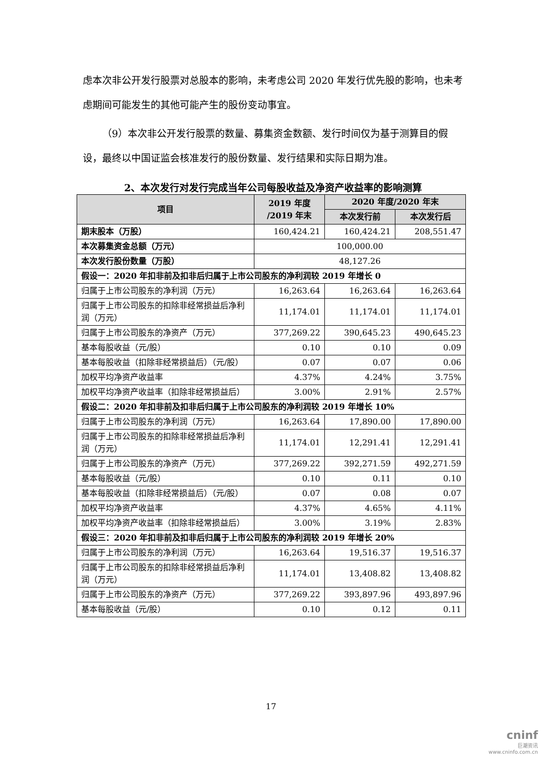虑本次非公开发行股票对总股本的影响，未考虑公司 2020 年发行优先股的影响，也未考虑期间可能发生的其他可能产生的股份变动事宜。
（9）本次非公开发行股票的数量、募集资金数额、发行时间仅为基于测算目的假设，最终以中国证监会核准发行的股份数量、发行结果和实际日期为准。
2、本次发行对发行完成当年公司每股收益及净资产收益率的影响测算
| 项目 | 2019 年度 /2019 年末 | 2020 年度/2020 年末 | |
| --- | --- | --- | --- |
| | | 本次发行前 | 本次发行后 |
| 期末股本（万股） | 160,424.21 | 160,424.21 | 208,551.47 |
| 本次募集资金总额（万元） | 100,000.00 | | |
| 本次发行股份数量（万股） | 48,127.26 | | |
| 假设一：2020 年扣非前及扣非后归属于上市公司股东的净利润较 2019 年增长 0 | | | |
| 归属于上市公司股东的净利润（万元） | 16,263.64 | 16,263.64 | 16,263.64 |
| 归属于上市公司股东的扣除非经常损益后净利润（万元） | 11,174.01 | 11,174.01 | 11,174.01 |
| 归属于上市公司股东的净资产（万元） | 377,269.22 | 390,645.23 | 490,645.23 |
| 基本每股收益（元/股） | 0.10 | 0.10 | 0.09 |
| 基本每股收益（扣除非经常损益后）（元/股） | 0.07 | 0.07 | 0.06 |
| 加权平均净资产收益率 | 4.37% | 4.24% | 3.75% |
| 加权平均净资产收益率（扣除非经常损益后） | 3.00% | 2.91% | 2.57% |
| 假设二：2020 年扣非前及扣非后归属于上市公司股东的净利润较 2019 年增长 10% | | | |
| 归属于上市公司股东的净利润（万元） | 16,263.64 | 17,890.00 | 17,890.00 |
| 归属于上市公司股东的扣除非经常损益后净利润（万元） | 11,174.01 | 12,291.41 | 12,291.41 |
| 归属于上市公司股东的净资产（万元） | 377,269.22 | 392,271.59 | 492,271.59 |
| 基本每股收益（元/股） | 0.10 | 0.11 | 0.10 |
| 基本每股收益（扣除非经常损益后）（元/股） | 0.07 | 0.08 | 0.07 |
| 加权平均净资产收益率 | 4.37% | 4.65% | 4.11% |
| 加权平均净资产收益率（扣除非经常损益后） | 3.00% | 3.19% | 2.83% |
| 假设三：2020 年扣非前及扣非后归属于上市公司股东的净利润较 2019 年增长 20% | | | |
| 归属于上市公司股东的净利润（万元） | 16,263.64 | 19,516.37 | 19,516.37 |
| 归属于上市公司股东的扣除非经常损益后净利润（万元） | 11,174.01 | 13,408.82 | 13,408.82 |
| 归属于上市公司股东的净资产（万元） | 377,269.22 | 393,897.96 | 493,897.96 |
| 基本每股收益（元/股） | 0.10 | 0.12 | 0.11 |
17
cninf
巨潮资讯
www.cninfo.com.cn